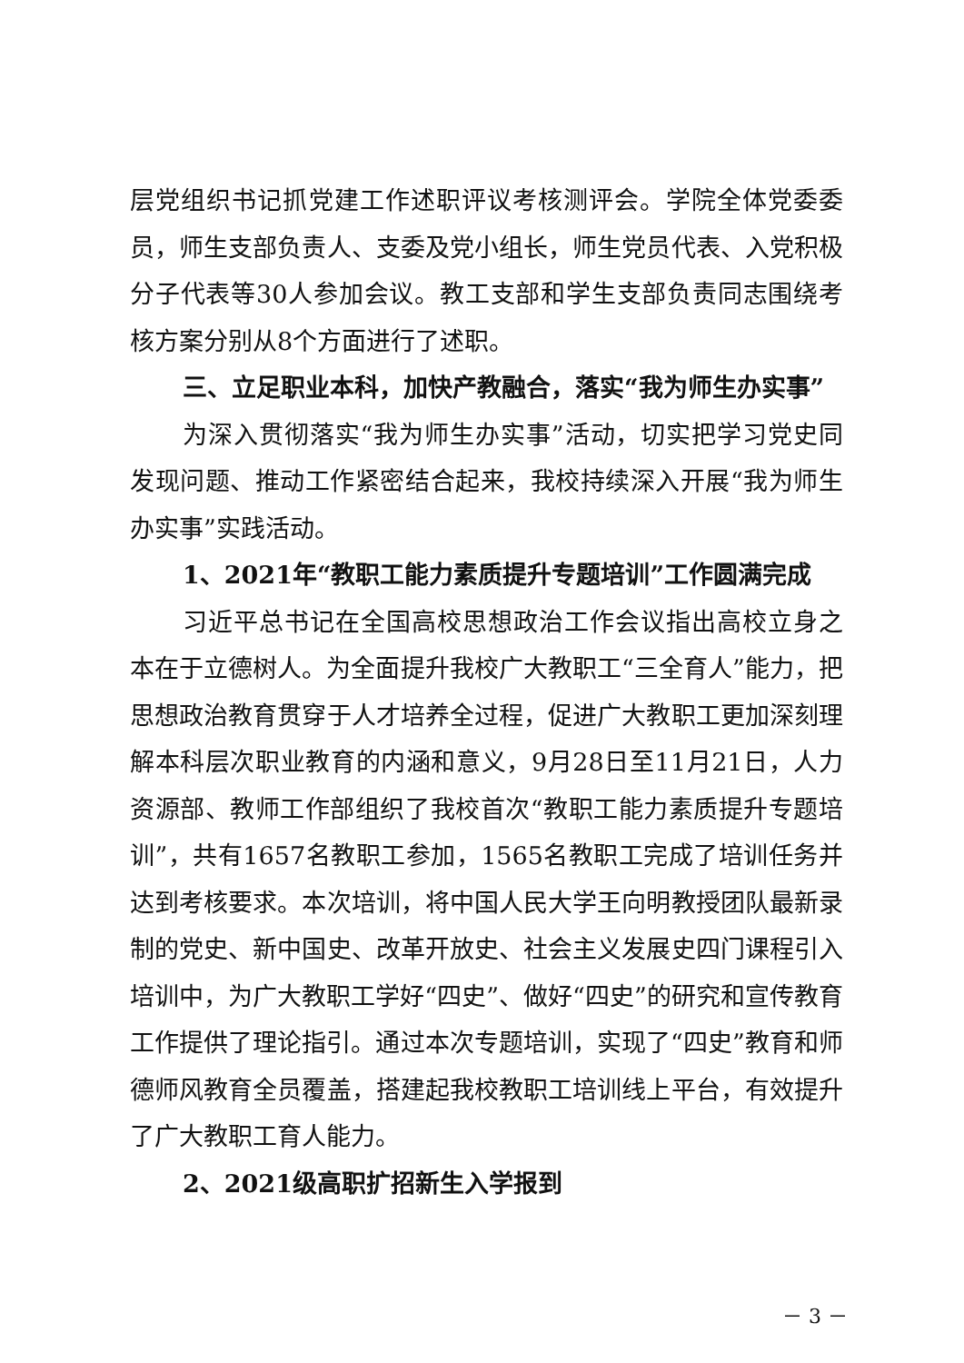层党组织书记抓党建工作述职评议考核测评会。学院全体党委委员，师生支部负责人、支委及党小组长，师生党员代表、入党积极分子代表等30人参加会议。教工支部和学生支部负责同志围绕考核方案分别从8个方面进行了述职。
三、立足职业本科，加快产教融合，落实“我为师生办实事”
为深入贯彻落实“我为师生办实事”活动，切实把学习党史同发现问题、推动工作紧密结合起来，我校持续深入开展“我为师生办实事”实践活动。
1、2021年“教职工能力素质提升专题培训”工作圆满完成
习近平总书记在全国高校思想政治工作会议指出高校立身之本在于立德树人。为全面提升我校广大教职工“三全育人”能力，把思想政治教育贯穿于人才培养全过程，促进广大教职工更加深刻理解本科层次职业教育的内涵和意义，9月28日至11月21日，人力资源部、教师工作部组织了我校首次“教职工能力素质提升专题培训”，共有1657名教职工参加，1565名教职工完成了培训任务并达到考核要求。本次培训，将中国人民大学王向明教授团队最新录制的党史、新中国史、改革开放史、社会主义发展史四门课程引入培训中，为广大教职工学好“四史”、做好“四史”的研究和宣传教育工作提供了理论指引。通过本次专题培训，实现了“四史”教育和师德师风教育全员覆盖，搭建起我校教职工培训线上平台，有效提升了广大教职工育人能力。
2、2021级高职扩招新生入学报到
－ 3 －